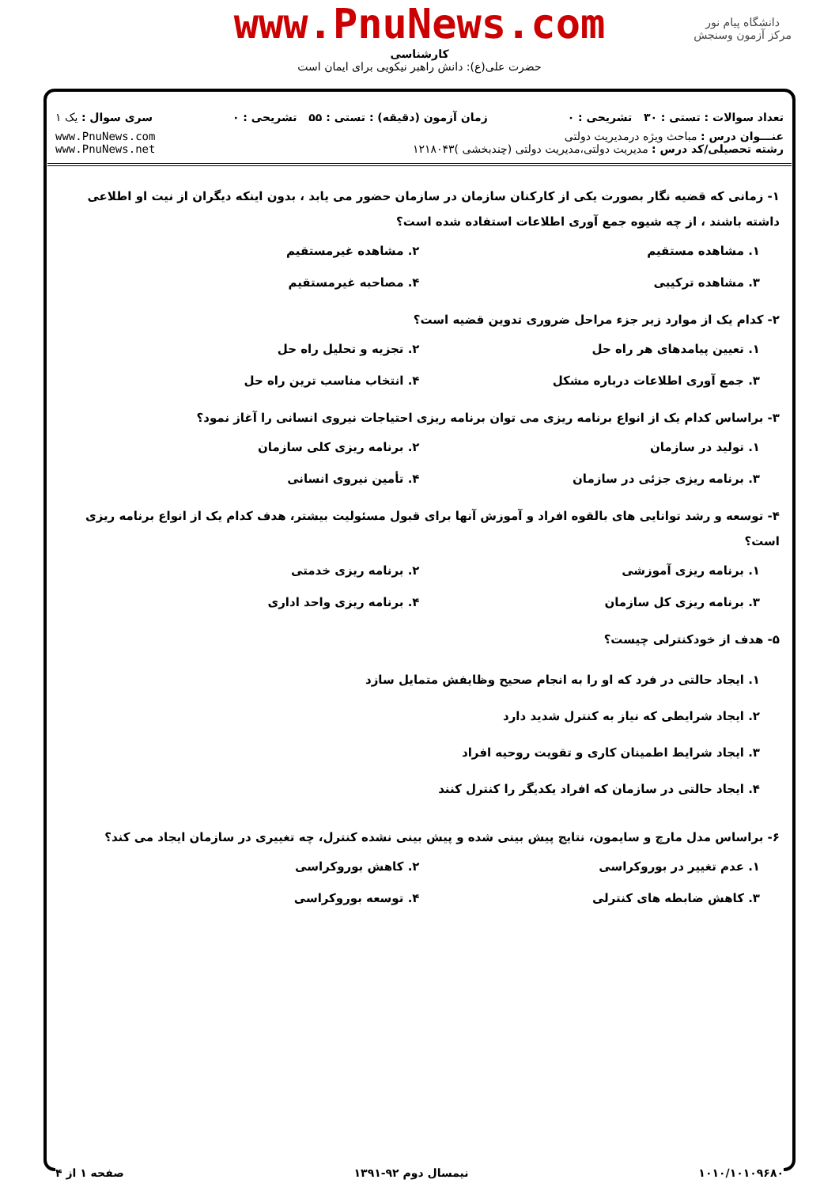www.PnuNews.com
کارشناسی
حضرت علی(ع): دانش راهبر نیکویی برای ایمان است
دانشگاه پیام نور
مرکز آزمون وسنجش
تعداد سوالات : تستی : ۳۰ تشریحی : ۰ زمان آزمون (دقیقه) : تستی : ۵۵ تشریحی : ۰ سری سوال : یک ۱
عنـــوان درس : مباحث ویژه درمدیریت دولتی
رشته تحصیلی/کد درس : مدیریت دولتی،مدیریت دولتی (چندبخشی )۱۲۱۸۰۴۳
www.PnuNews.com
www.PnuNews.net
۱- زمانی که قضیه نگار بصورت یکی از کارکنان سازمان در سازمان حضور می یابد ، بدون اینکه دیگران از نیت او اطلاعی داشته باشند ، از چه شیوه جمع آوری اطلاعات استفاده شده است؟
۱. مشاهده مستقیم
۲. مشاهده غیرمستقیم
۳. مشاهده ترکیبی
۴. مصاحبه غیرمستقیم
۲- کدام یک از موارد زیر جزء مراحل ضروری تدوین قضیه است؟
۱. تعیین پیامدهای هر راه حل
۲. تجزیه و تحلیل راه حل
۳. جمع آوری اطلاعات درباره مشکل
۴. انتخاب مناسب ترین راه حل
۳- براساس کدام یک از انواع برنامه ریزی می توان برنامه ریزی احتیاجات نیروی انسانی را آغاز نمود؟
۱. تولید در سازمان
۲. برنامه ریزی کلی سازمان
۳. برنامه ریزی جزئی در سازمان
۴. تأمین نیروی انسانی
۴- توسعه و رشد توانایی های بالقوه افراد و آموزش آنها برای قبول مسئولیت بیشتر، هدف کدام یک از انواع برنامه ریزی است؟
۱. برنامه ریزی آموزشی
۲. برنامه ریزی خدمتی
۳. برنامه ریزی کل سازمان
۴. برنامه ریزی واحد اداری
۵- هدف از خودکنترلی چیست؟
۱. ایجاد حالتی در فرد که او را به انجام صحیح وظایفش متمایل سازد
۲. ایجاد شرایطی که نیاز به کنترل شدید دارد
۳. ایجاد شرایط اطمینان کاری و تقویت روحیه افراد
۴. ایجاد حالتی در سازمان که افراد یکدیگر را کنترل کنند
۶- براساس مدل مارچ و سایمون، نتایج پیش بینی شده و پیش بینی نشده کنترل، چه تغییری در سازمان ایجاد می کند؟
۱. عدم تغییر در بوروکراسی
۲. کاهش بوروکراسی
۳. کاهش ضابطه های کنترلی
۴. توسعه بوروکراسی
۱۰۱۰/۱۰۱۰۹۶۸۰ نیمسال دوم ۹۲-۱۳۹۱ صفحه ۱ از ۴